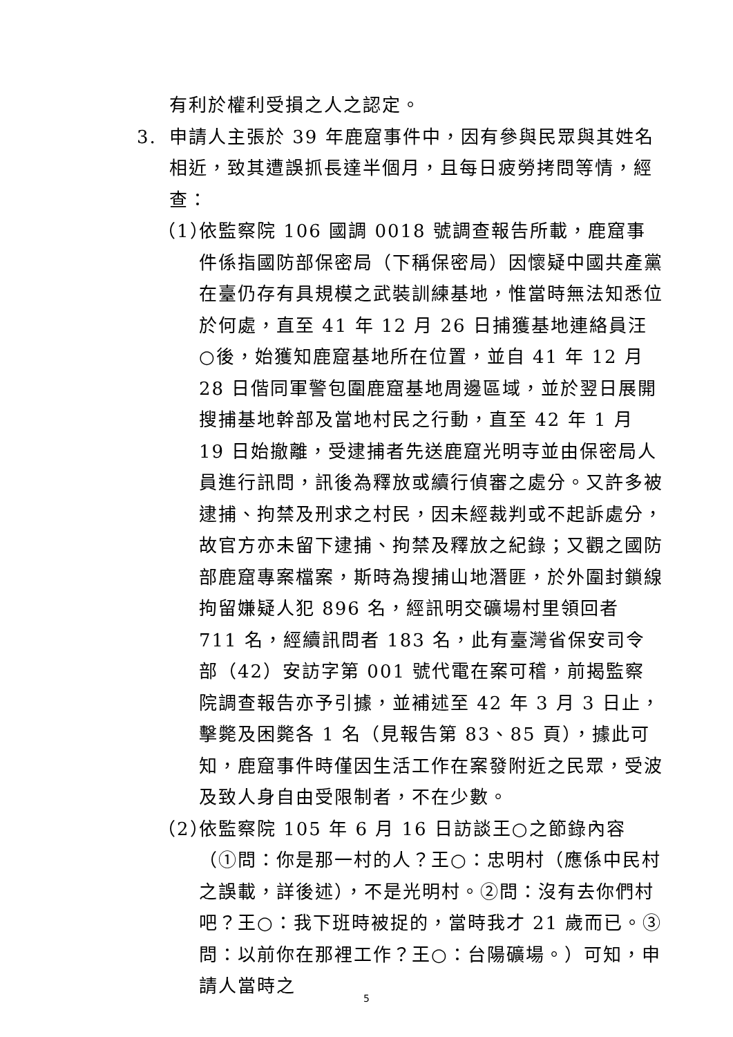有利於權利受損之人之認定。
3. 申請人主張於 39 年鹿窟事件中，因有參與民眾與其姓名相近，致其遭誤抓長達半個月，且每日疲勞拷問等情，經查：
（1）
依監察院 106 國調 0018 號調查報告所載，鹿窟事件係指國防部保密局（下稱保密局）因懷疑中國共產黨在臺仍存有具規模之武裝訓練基地，惟當時無法知悉位於何處，直至 41 年 12 月 26 日捕獲基地連絡員汪○後，始獲知鹿窟基地所在位置，並自 41 年 12 月 28 日偕同軍警包圍鹿窟基地周邊區域，並於翌日展開搜捕基地幹部及當地村民之行動，直至 42 年 1 月 19 日始撤離，受逮捕者先送鹿窟光明寺並由保密局人員進行訊問，訊後為釋放或續行偵審之處分。又許多被逮捕、拘禁及刑求之村民，因未經裁判或不起訴處分，故官方亦未留下逮捕、拘禁及釋放之紀錄；又觀之國防部鹿窟專案檔案，斯時為搜捕山地潛匪，於外圍封鎖線拘留嫌疑人犯 896 名，經訊明交礦場村里領回者 711 名，經續訊問者 183 名，此有臺灣省保安司令部（42）安訪字第 001 號代電在案可稽，前揭監察院調查報告亦予引據，並補述至 42 年 3 月 3 日止，擊斃及困斃各 1 名（見報告第 83、85 頁），據此可知，鹿窟事件時僅因生活工作在案發附近之民眾，受波及致人身自由受限制者，不在少數。
（2）
依監察院 105 年 6 月 16 日訪談王○之節錄內容（①問：你是那一村的人？王○：忠明村（應係中民村之誤載，詳後述），不是光明村。②問：沒有去你們村吧？王○：我下班時被捉的，當時我才 21 歲而已。③問：以前你在那裡工作？王○：台陽礦場。）可知，申請人當時之
5